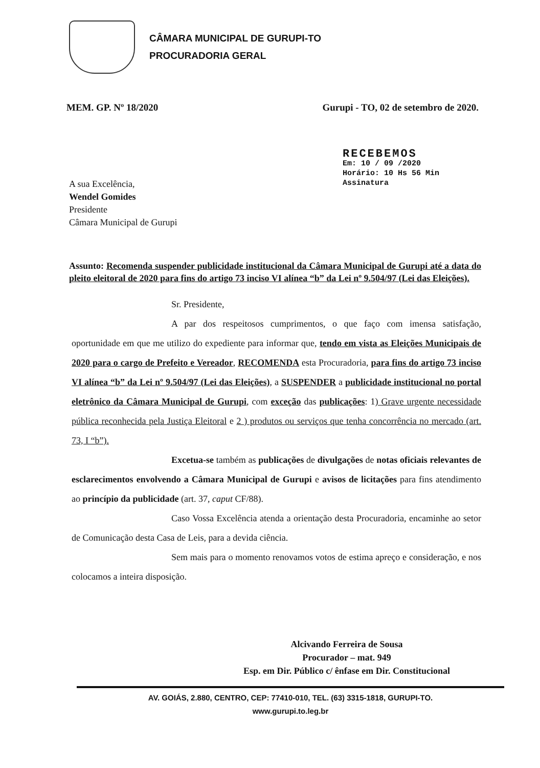CÂMARA MUNICIPAL DE GURUPI-TO
PROCURADORIA GERAL
MEM. GP. Nº 18/2020 Gurupi - TO, 02 de setembro de 2020.
RECEBEMOS
Em: 10 / 09 /2020
Horário: 10 Hs 56 Min
Assinatura
A sua Excelência,
Wendel Gomides
Presidente
Câmara Municipal de Gurupi
Assunto: Recomenda suspender publicidade institucional da Câmara Municipal de Gurupi até a data do pleito eleitoral de 2020 para fins do artigo 73 inciso VI alínea “b” da Lei nº 9.504/97 (Lei das Eleições).
Sr. Presidente,
A par dos respeitosos cumprimentos, o que faço com imensa satisfação, oportunidade em que me utilizo do expediente para informar que, tendo em vista as Eleições Municipais de 2020 para o cargo de Prefeito e Vereador, RECOMENDA esta Procuradoria, para fins do artigo 73 inciso VI alínea “b” da Lei nº 9.504/97 (Lei das Eleições), a SUSPENDER a publicidade institucional no portal eletrônico da Câmara Municipal de Gurupi, com exceção das publicações: 1) Grave urgente necessidade pública reconhecida pela Justiça Eleitoral e 2 ) produtos ou serviços que tenha concorrência no mercado (art. 73, I “b”).
Excetua-se também as publicações de divulgações de notas oficiais relevantes de esclarecimentos envolvendo a Câmara Municipal de Gurupi e avisos de licitações para fins atendimento ao princípio da publicidade (art. 37, caput CF/88).
Caso Vossa Excelência atenda a orientação desta Procuradoria, encaminhe ao setor de Comunicação desta Casa de Leis, para a devida ciência.
Sem mais para o momento renovamos votos de estima apreço e consideração, e nos colocamos a inteira disposição.
Alcivando Ferreira de Sousa
Procurador – mat. 949
Esp. em Dir. Público c/ ênfase em Dir. Constitucional
AV. GOIÁS, 2.880, CENTRO, CEP: 77410-010, TEL. (63) 3315-1818, GURUPI-TO.
www.gurupi.to.leg.br